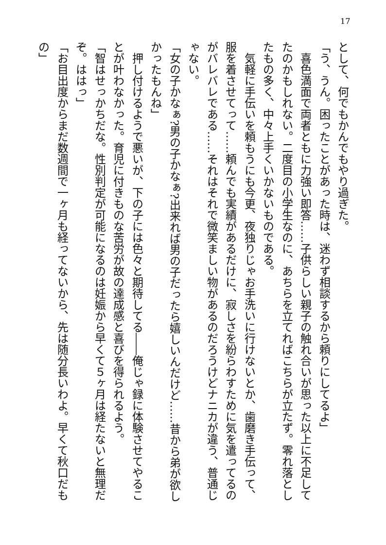17
として、何でもかんでもやり過ぎた。
「う、うん。困ったことがあった時は、迷わず相談するから頼りにしてるよ」
　喜色満面で両者ともに力強い即答……子供らしい親子の触れ合いが思った以上に不足してたのかもしれない。二度目の小学生なのに、あちらを立てればこちらが立たず。零れ落としたもの多く、中々上手くいかないものである。
　気軽に手伝いを頼もうにも今更、夜独りじゃお手洗いに行けないとか、歯磨き手伝って、服を着させてって……頼んでも実績があるだけに、寂しさを紛らわすために気を遣ってるのがバレバレである……それはそれで微笑ましい物があるのだろうけどナニカが違う、普通じゃない。
「女の子かなぁ?男の子かなぁ?出来れば男の子だったら嬉しいんだけど……昔から弟が欲しかったもんね」
　押し付けるようで悪いが、下の子には色々と期待してる――俺じゃ録に体験させてやることが叶わなかった。育児に付きものな苦労が故の達成感と喜びを得られるよう。
「智はせっかちだな。性別判定が可能になるのは妊娠から早くて５ヶ月は経たないと無理だぞ。ははっ」
「お目出度からまだ数週間で一ヶ月も経ってないから、先は随分長いわよ。早くて秋口だもの」